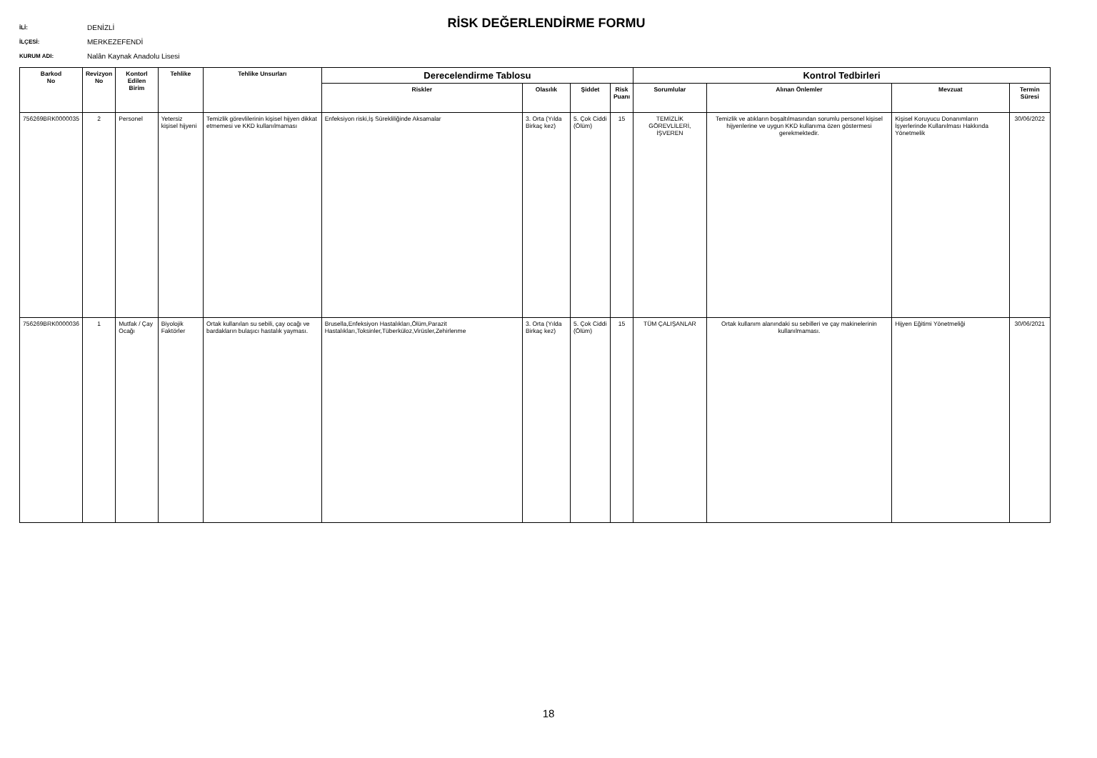İLİ: DENİZLİ
İLÇESİ: MERKEZEFENDİ
KURUM ADI: Nalân Kaynak Anadolu Lisesi
RİSK DEĞERLENDİRME FORMU
| Barkod No | Revizyon No | Kontorl Edilen Birim | Tehlike | Tehlike Unsurları | Derecelendirme Tablosu | | | | Kontrol Tedbirleri | | | |
| --- | --- | --- | --- | --- | --- | --- | --- | --- | --- | --- | --- | --- |
| | | | | | Riskler | Olasılık | Şiddet | Risk Puanı | Sorumlular | Alınan Önlemler | Mevzuat | Termin Süresi |
| 756269BRK0000035 | 2 | Personel | Yetersiz kişisel hijyeni | Temizlik görevlilerinin kişisel hijyen dikkat etmemesi ve KKD kullanılmaması | Enfeksiyon riski,İş Sürekliliğinde Aksamalar | 3. Orta (Yılda Birkaç kez) | 5. Çok Ciddi (Ölüm) | 15 | TEMİZLİK GÖREVLİLERİ, İŞVEREN | Temizlik ve atıkların boşaltılmasından sorumlu personel kişisel hijyenlerine ve uygun KKD kullanıma özen göstermesi gerekmektedir. | Kişisel Koruyucu Donanımların İşyerlerinde Kullanılması Hakkında Yönetmelik | 30/06/2022 |
| 756269BRK0000036 | 1 | Mutfak / Çay Ocağı | Biyolojik Faktörler | Ortak kullanılan su sebili, çay ocağı ve bardakların bulaşıcı hastalık yayması. | Brusella,Enfeksiyon Hastalıkları,Ölüm,Parazit Hastalıkları,Toksinler,Tüberküloz,Virüsler,Zehirlenme | 3. Orta (Yılda Birkaç kez) | 5. Çok Ciddi (Ölüm) | 15 | TÜM ÇALIŞANLAR | Ortak kullanım alanındaki su sebilleri ve çay makinelerinin kullanılmaması. | Hijyen Eğitimi Yönetmeliği | 30/06/2021 |
18